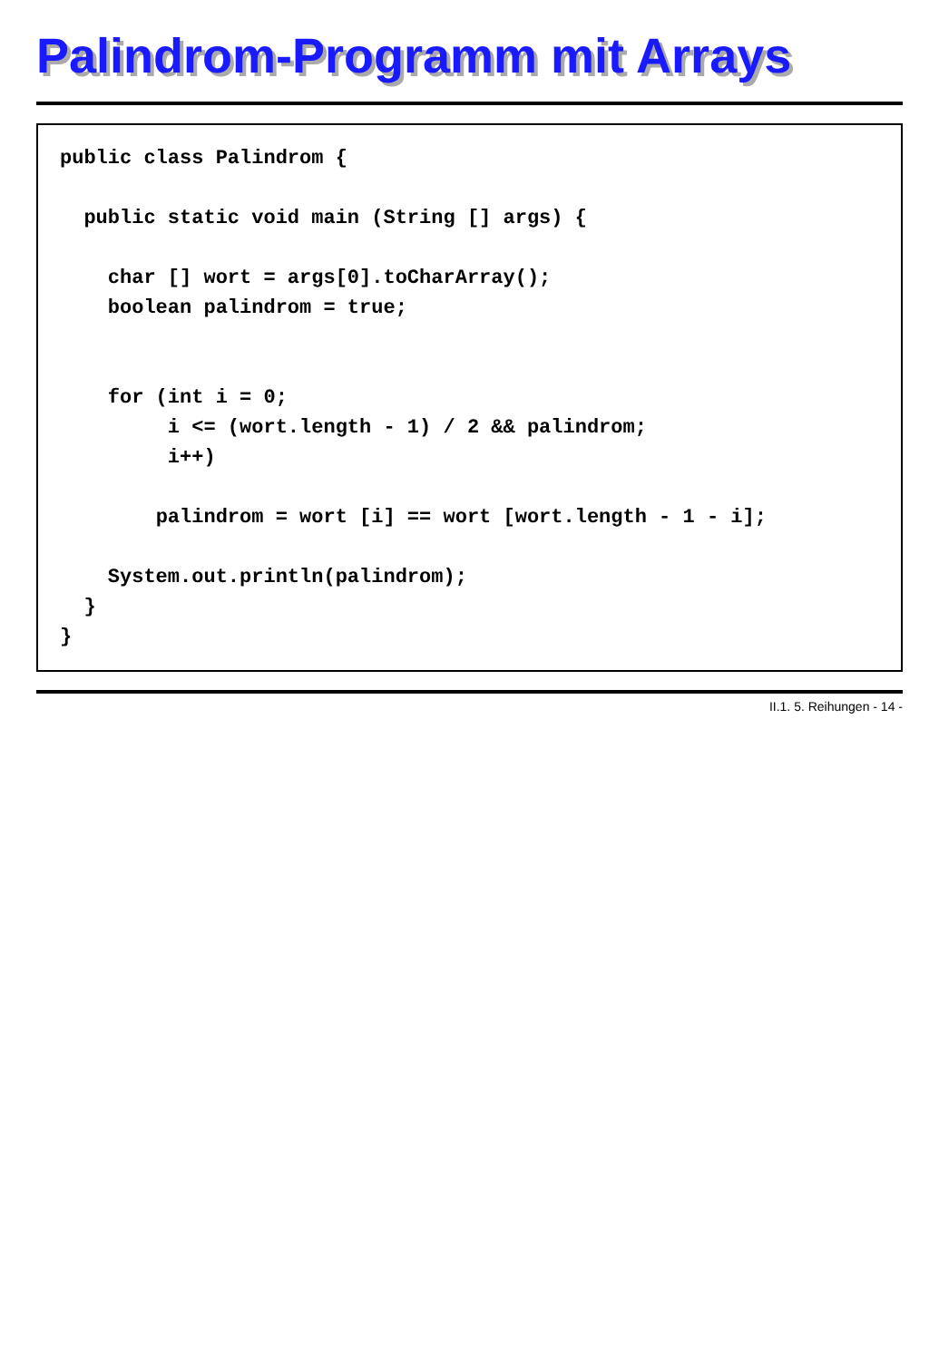Palindrom-Programm mit Arrays
public class Palindrom {

  public static void main (String [] args) {

    char [] wort = args[0].toCharArray();
    boolean palindrom = true;


    for (int i = 0;
         i <= (wort.length - 1) / 2 && palindrom;
         i++)

        palindrom = wort [i] == wort [wort.length - 1 - i];

    System.out.println(palindrom);
  }
}
II.1. 5. Reihungen - 14 -